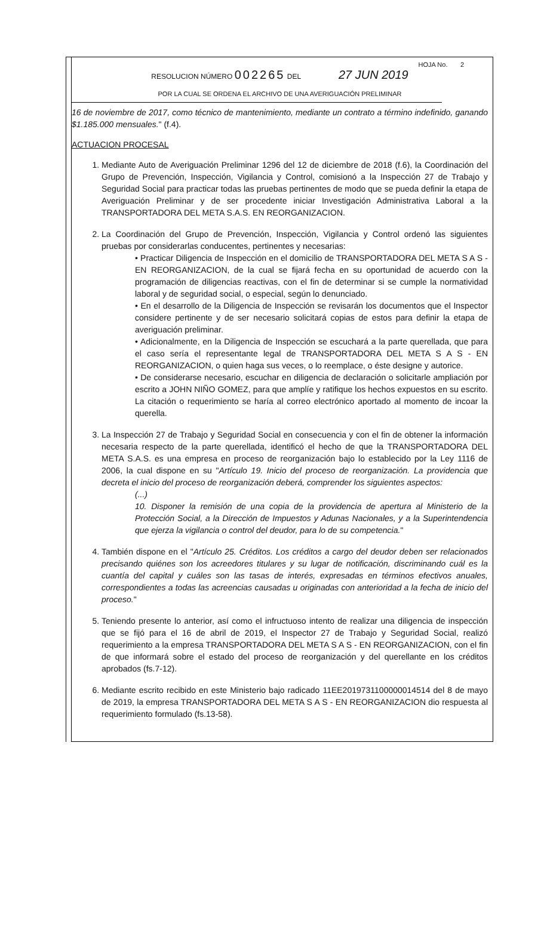HOJA No. 2
RESOLUCION NÚMERO 002265 DEL 27 JUN 2019
POR LA CUAL SE ORDENA EL ARCHIVO DE UNA AVERIGUACIÓN PRELIMINAR
16 de noviembre de 2017, como técnico de mantenimiento, mediante un contrato a término indefinido, ganando $1.185.000 mensuales." (f.4).
ACTUACION PROCESAL
1. Mediante Auto de Averiguación Preliminar 1296 del 12 de diciembre de 2018 (f.6), la Coordinación del Grupo de Prevención, Inspección, Vigilancia y Control, comisionó a la Inspección 27 de Trabajo y Seguridad Social para practicar todas las pruebas pertinentes de modo que se pueda definir la etapa de Averiguación Preliminar y de ser procedente iniciar Investigación Administrativa Laboral a la TRANSPORTADORA DEL META S.A.S. EN REORGANIZACION.
2. La Coordinación del Grupo de Prevención, Inspección, Vigilancia y Control ordenó las siguientes pruebas por considerarlas conducentes, pertinentes y necesarias:
• Practicar Diligencia de Inspección en el domicilio de TRANSPORTADORA DEL META S A S - EN REORGANIZACION, de la cual se fijará fecha en su oportunidad de acuerdo con la programación de diligencias reactivas, con el fin de determinar si se cumple la normatividad laboral y de seguridad social, o especial, según lo denunciado.
• En el desarrollo de la Diligencia de Inspección se revisarán los documentos que el Inspector considere pertinente y de ser necesario solicitará copias de estos para definir la etapa de averiguación preliminar.
• Adicionalmente, en la Diligencia de Inspección se escuchará a la parte querellada, que para el caso sería el representante legal de TRANSPORTADORA DEL META S A S - EN REORGANIZACION, o quien haga sus veces, o lo reemplace, o éste designe y autorice.
• De considerarse necesario, escuchar en diligencia de declaración o solicitarle ampliación por escrito a JOHN NIÑO GOMEZ, para que amplíe y ratifique los hechos expuestos en su escrito. La citación o requerimiento se haría al correo electrónico aportado al momento de incoar la querella.
3. La Inspección 27 de Trabajo y Seguridad Social en consecuencia y con el fin de obtener la información necesaria respecto de la parte querellada, identificó el hecho de que la TRANSPORTADORA DEL META S.A.S. es una empresa en proceso de reorganización bajo lo establecido por la Ley 1116 de 2006, la cual dispone en su "Artículo 19. Inicio del proceso de reorganización. La providencia que decreta el inicio del proceso de reorganización deberá, comprender los siguientes aspectos:
(...)
10. Disponer la remisión de una copia de la providencia de apertura al Ministerio de la Protección Social, a la Dirección de Impuestos y Adunas Nacionales, y a la Superintendencia que ejerza la vigilancia o control del deudor, para lo de su competencia."
4. También dispone en el "Artículo 25. Créditos. Los créditos a cargo del deudor deben ser relacionados precisando quiénes son los acreedores titulares y su lugar de notificación, discriminando cuál es la cuantía del capital y cuáles son las tasas de interés, expresadas en términos efectivos anuales, correspondientes a todas las acreencias causadas u originadas con anterioridad a la fecha de inicio del proceso."
5. Teniendo presente lo anterior, así como el infructuoso intento de realizar una diligencia de inspección que se fijó para el 16 de abril de 2019, el Inspector 27 de Trabajo y Seguridad Social, realizó requerimiento a la empresa TRANSPORTADORA DEL META S A S - EN REORGANIZACION, con el fin de que informará sobre el estado del proceso de reorganización y del querellante en los créditos aprobados (fs.7-12).
6. Mediante escrito recibido en este Ministerio bajo radicado 11EE2019731100000014514 del 8 de mayo de 2019, la empresa TRANSPORTADORA DEL META S A S - EN REORGANIZACION dio respuesta al requerimiento formulado (fs.13-58).